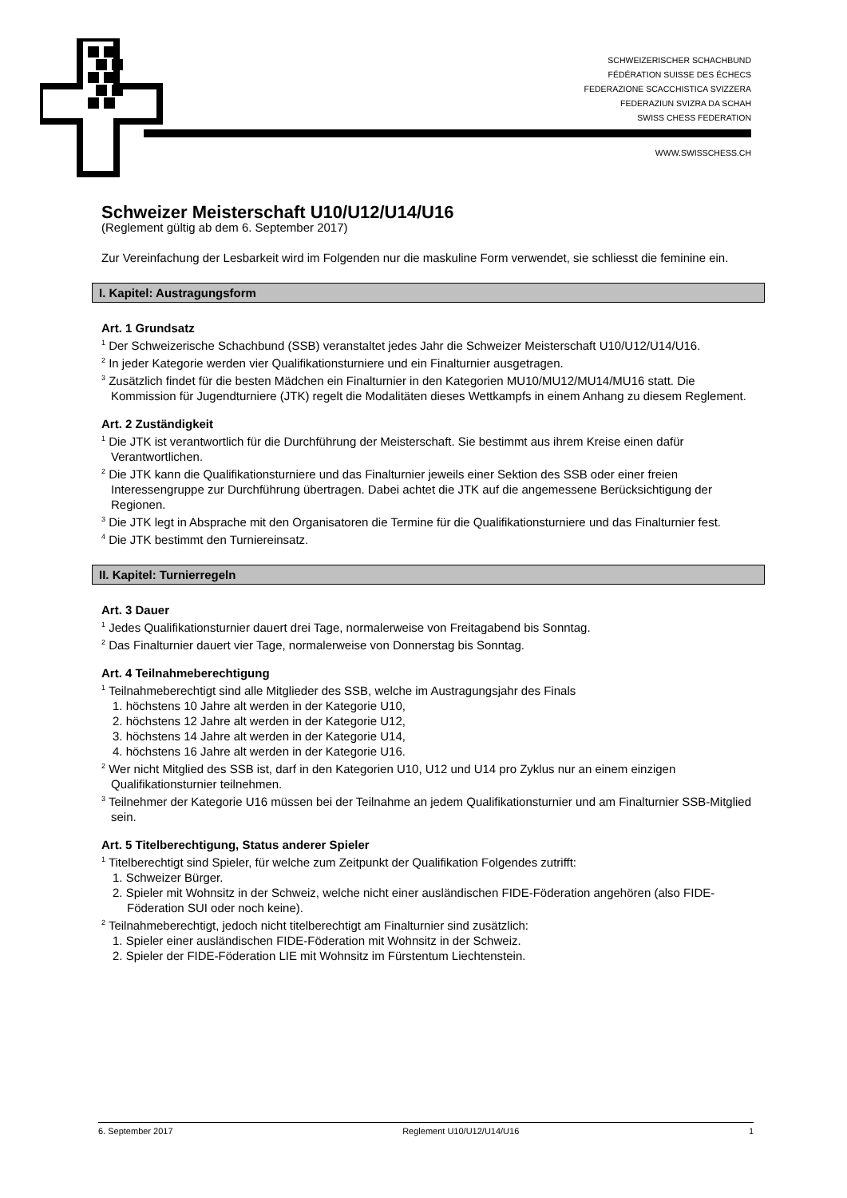SCHWEIZERISCHER SCHACHBUND
FÉDÉRATION SUISSE DES ÉCHECS
FEDERAZIONE SCACCHISTICA SVIZZERA
FEDERAZIUN SVIZRA DA SCHAH
SWISS CHESS FEDERATION
WWW.SWISSCHESS.CH
Schweizer Meisterschaft U10/U12/U14/U16
(Reglement gültig ab dem 6. September 2017)
Zur Vereinfachung der Lesbarkeit wird im Folgenden nur die maskuline Form verwendet, sie schliesst die feminine ein.
I. Kapitel: Austragungsform
Art. 1 Grundsatz
<sup>1</sup> Der Schweizerische Schachbund (SSB) veranstaltet jedes Jahr die Schweizer Meisterschaft U10/U12/U14/U16.
<sup>2</sup> In jeder Kategorie werden vier Qualifikationsturniere und ein Finalturnier ausgetragen.
<sup>3</sup> Zusätzlich findet für die besten Mädchen ein Finalturnier in den Kategorien MU10/MU12/MU14/MU16 statt. Die Kommission für Jugendturniere (JTK) regelt die Modalitäten dieses Wettkampfs in einem Anhang zu diesem Reglement.
Art. 2 Zuständigkeit
<sup>1</sup> Die JTK ist verantwortlich für die Durchführung der Meisterschaft. Sie bestimmt aus ihrem Kreise einen dafür Verantwortlichen.
<sup>2</sup> Die JTK kann die Qualifikationsturniere und das Finalturnier jeweils einer Sektion des SSB oder einer freien Interessengruppe zur Durchführung übertragen. Dabei achtet die JTK auf die angemessene Berücksichtigung der Regionen.
<sup>3</sup> Die JTK legt in Absprache mit den Organisatoren die Termine für die Qualifikationsturniere und das Finalturnier fest.
<sup>4</sup> Die JTK bestimmt den Turniereinsatz.
II. Kapitel: Turnierregeln
Art. 3 Dauer
<sup>1</sup> Jedes Qualifikationsturnier dauert drei Tage, normalerweise von Freitagabend bis Sonntag.
<sup>2</sup> Das Finalturnier dauert vier Tage, normalerweise von Donnerstag bis Sonntag.
Art. 4 Teilnahmeberechtigung
<sup>1</sup> Teilnahmeberechtigt sind alle Mitglieder des SSB, welche im Austragungsjahr des Finals
1. höchstens 10 Jahre alt werden in der Kategorie U10,
2. höchstens 12 Jahre alt werden in der Kategorie U12,
3. höchstens 14 Jahre alt werden in der Kategorie U14,
4. höchstens 16 Jahre alt werden in der Kategorie U16.
<sup>2</sup> Wer nicht Mitglied des SSB ist, darf in den Kategorien U10, U12 und U14 pro Zyklus nur an einem einzigen Qualifikationsturnier teilnehmen.
<sup>3</sup> Teilnehmer der Kategorie U16 müssen bei der Teilnahme an jedem Qualifikationsturnier und am Finalturnier SSB-Mitglied sein.
Art. 5 Titelberechtigung, Status anderer Spieler
<sup>1</sup> Titelberechtigt sind Spieler, für welche zum Zeitpunkt der Qualifikation Folgendes zutrifft:
1. Schweizer Bürger.
2. Spieler mit Wohnsitz in der Schweiz, welche nicht einer ausländischen FIDE-Föderation angehören (also FIDE-Föderation SUI oder noch keine).
<sup>2</sup> Teilnahmeberechtigt, jedoch nicht titelberechtigt am Finalturnier sind zusätzlich:
1. Spieler einer ausländischen FIDE-Föderation mit Wohnsitz in der Schweiz.
2. Spieler der FIDE-Föderation LIE mit Wohnsitz im Fürstentum Liechtenstein.
6. September 2017 Reglement U10/U12/U14/U16 1